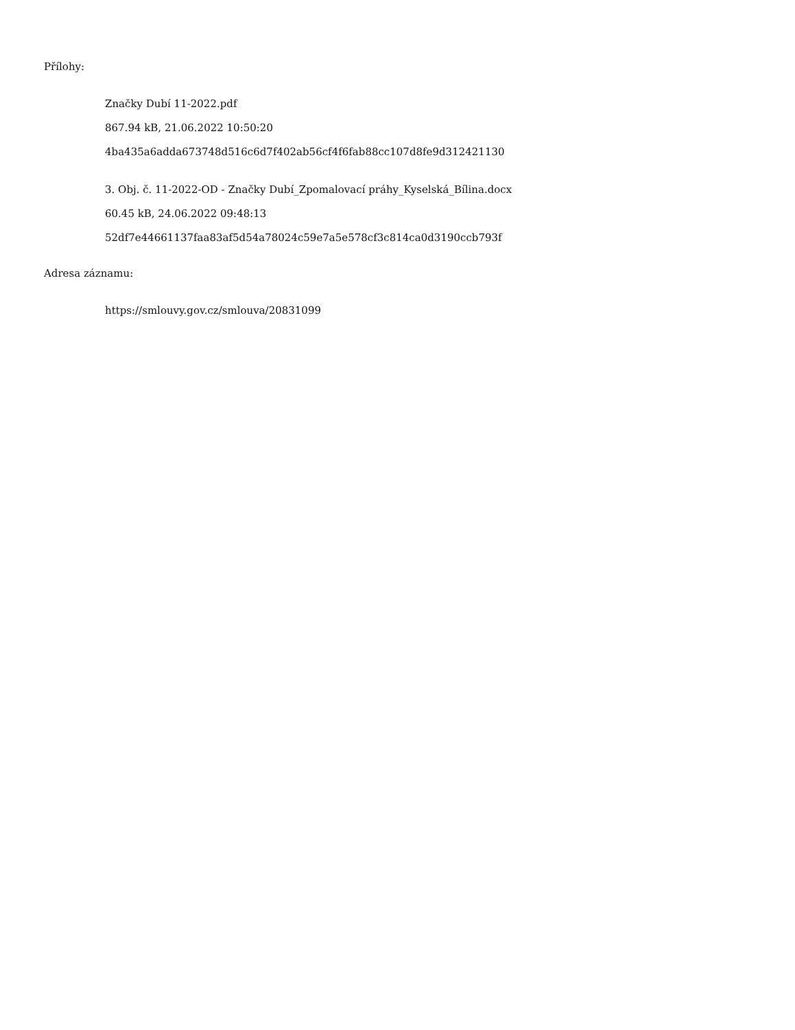Přílohy:
Značky Dubí 11-2022.pdf
867.94 kB, 21.06.2022 10:50:20
4ba435a6adda673748d516c6d7f402ab56cf4f6fab88cc107d8fe9d312421130
3. Obj. č. 11-2022-OD - Značky Dubí_Zpomalovací práhy_Kyselská_Bílina.docx
60.45 kB, 24.06.2022 09:48:13
52df7e44661137faa83af5d54a78024c59e7a5e578cf3c814ca0d3190ccb793f
Adresa záznamu:
https://smlouvy.gov.cz/smlouva/20831099